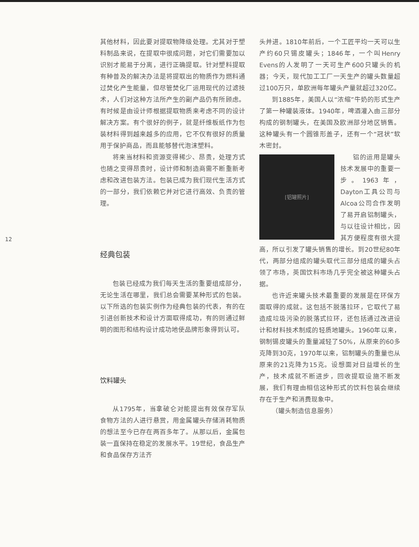12
其他材料，因此要对提取物降级处理。尤其对于塑料制品来说，在提取中很成问题，对它们需要加以识别才能易于分离，进行正确提取。针对塑料提取有种普及的解决办法是将提取出的物质作为燃料通过焚化产生能量，但尽管焚化厂运用现代的过滤技术，人们对这种方法所产生的副产品仍有所顾虑。有时候是由设计师根据提取物质来考虑不同的设计解决方案。有个很好的例子，就是纤维板纸作为包装材料得到越来越多的应用，它不仅有很好的质量用于保护商品，而且能够替代泡沫塑料。
将来当材料和资源变得稀少、昂贵，处理方式也随之变得昂贵时，设计师和制造商需不断重新考虑和改进包装方法。包装已成为我们现代生活方式的一部分，我们依赖它并对它进行高效、负责的管理。
经典包装
包装已经成为我们每天生活的重要组成部分，无论生活在哪里，我们总会需要某种形式的包装。以下所选的包装实例作为经典包装的代表，有的在引进创新技术和设计方面取得成功，有的则通过鲜明的图形和结构设计成功地使品牌形象得到认可。
饮料罐头
从1795年，当拿破仑对能提出有效保存军队食物方法的人进行悬赏，用金属罐头存储消耗物质的想法至今已存在两百多年了。从那以后，金属包装一直保持在稳定的发展水平。19世纪，食品生产和食品保存方法齐
头并进。1810年前后，一个工匠平均一天可以生产约60只锡皮罐头；1846年，一个叫Henry Evens的人发明了一天可生产600只罐头的机器；今天，现代加工工厂一天生产的罐头数量超过100万只，单欧洲每年罐头产量就超过320亿。
到1885年，美国人以“浓缩”牛奶的形式生产了第一种罐装液体。1940年，啤酒灌入由三部分构成的钢制罐头，在美国及欧洲部分地区销售。这种罐头有一个圆锥形盖子，还有一个“冠状”软木密封。
[铝罐照片]
铝的运用是罐头技术发展中的重要一步。1963年，Dayton工具公司与Alcoa公司合作发明了易开启铝制罐头，与以往设计相比，因其方便程度有很大提高，所以引发了罐头销售的增长。到20世纪80年代，两部分组成的罐头取代三部分组成的罐头占领了市场，英国饮料市场几乎完全被这种罐头占据。
也许近来罐头技术最重要的发展是在环保方面取得的成就。这包括不脱落拉环，它取代了易造成垃圾污染的脱落式拉环，还包括通过改进设计和材料技术制成的轻质地罐头。1960年以来，钢制锡皮罐头的重量减轻了50%，从原来的60多克降到30克，1970年以来，铝制罐头的重量也从原来的21克降为15克。设想面对日益增长的生产，技术成就不断进步，回收提取设施不断发展，我们有理由相信这种形式的饮料包装会继续存在于生产和消费现象中。
（罐头制造信息服务）